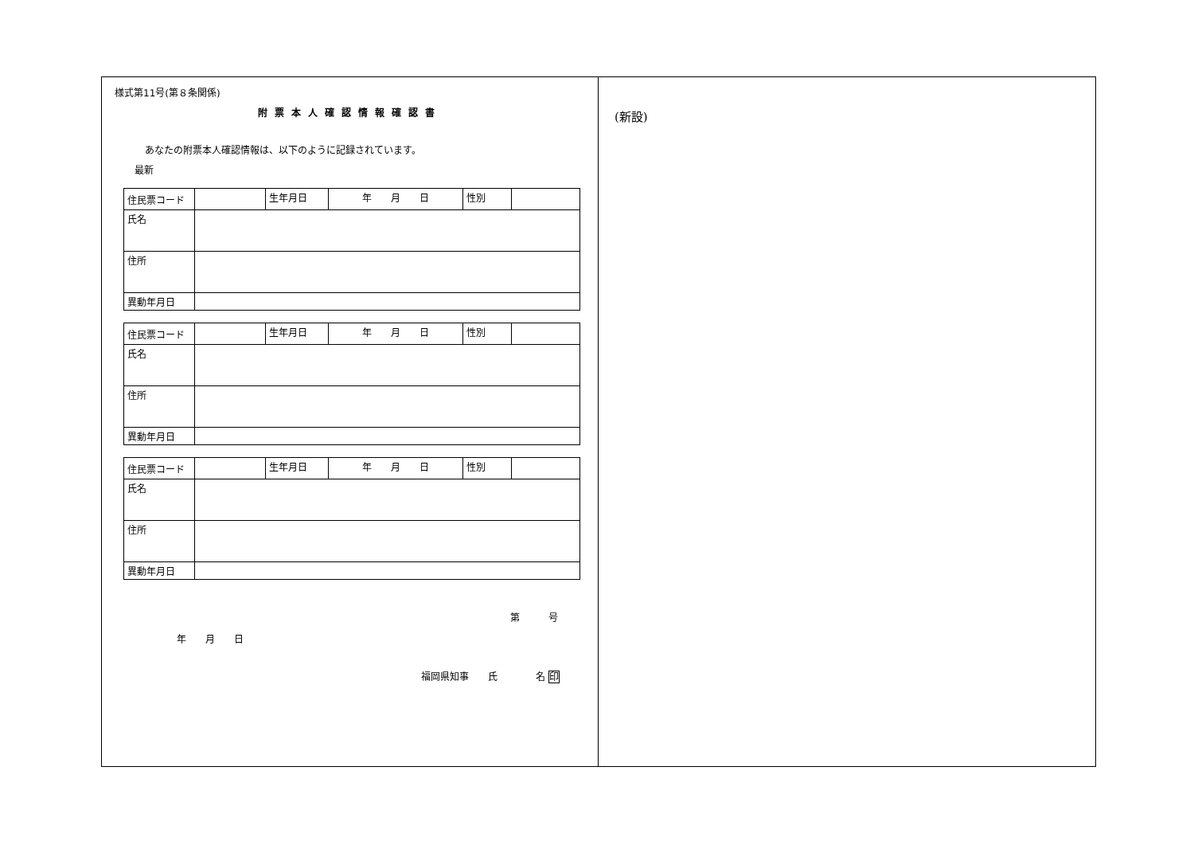様式第11号(第８条関係)
附票本人確認情報確認書
あなたの附票本人確認情報は、以下のように記録されています。
最新
| 住民票コード | | 生年月日 | 年 月 日 | 性別 | |
| 氏名 | | | | | |
| 住所 | | | | | |
| 異動年月日 | | | | | |
| 住民票コード | | 生年月日 | 年 月 日 | 性別 | |
| 氏名 | | | | | |
| 住所 | | | | | |
| 異動年月日 | | | | | |
| 住民票コード | | 生年月日 | 年 月 日 | 性別 | |
| 氏名 | | | | | |
| 住所 | | | | | |
| 異動年月日 | | | | | |
第　　　号
年　　月　　日
福岡県知事　　氏　　　　名 印
(新設)